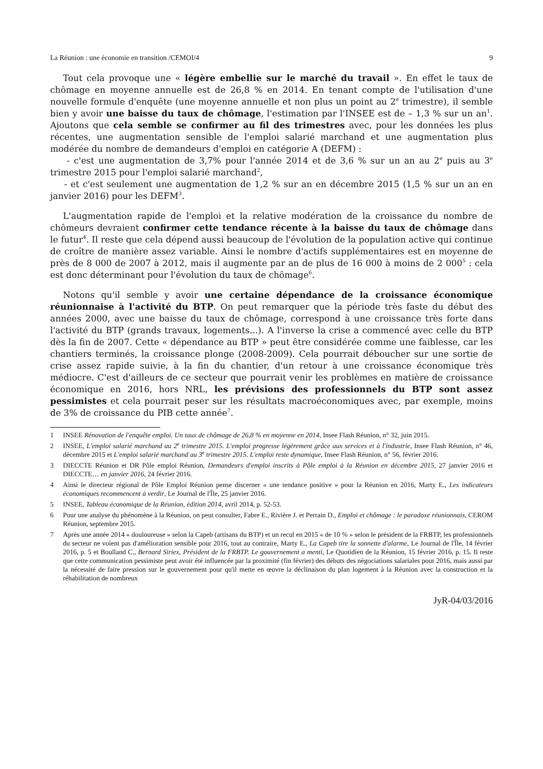La Réunion : une économie en transition /CEMOI/4 9
Tout cela provoque une « légère embellie sur le marché du travail ». En effet le taux de chômage en moyenne annuelle est de 26,8 % en 2014. En tenant compte de l'utilisation d'une nouvelle formule d'enquête (une moyenne annuelle et non plus un point au 2<sup>e</sup> trimestre), il semble bien y avoir une baisse du taux de chômage, l'estimation par l'INSEE est de – 1,3 % sur un an<sup>1</sup>. Ajoutons que cela semble se confirmer au fil des trimestres avec, pour les données les plus récentes, une augmentation sensible de l'emploi salarié marchand et une augmentation plus modérée du nombre de demandeurs d'emploi en catégorie A (DEFM) :
- c'est une augmentation de 3,7% pour l'année 2014 et de 3,6 % sur un an au 2<sup>e</sup> puis au 3<sup>e</sup> trimestre 2015 pour l'emploi salarié marchand<sup>2</sup>,
- et c'est seulement une augmentation de 1,2 % sur an en décembre 2015 (1,5 % sur un an en janvier 2016) pour les DEFM<sup>3</sup>.
L'augmentation rapide de l'emploi et la relative modération de la croissance du nombre de chômeurs devraient confirmer cette tendance récente à la baisse du taux de chômage dans le futur<sup>4</sup>. Il reste que cela dépend aussi beaucoup de l'évolution de la population active qui continue de croître de manière assez variable. Ainsi le nombre d'actifs supplémentaires est en moyenne de près de 8 000 de 2007 à 2012, mais il augmente par an de plus de 16 000 à moins de 2 000<sup>5</sup> : cela est donc déterminant pour l'évolution du taux de chômage<sup>6</sup>.
Notons qu'il semble y avoir une certaine dépendance de la croissance économique réunionnaise à l'activité du BTP. On peut remarquer que la période très faste du début des années 2000, avec une baisse du taux de chômage, correspond à une croissance très forte dans l'activité du BTP (grands travaux, logements...). A l'inverse la crise a commencé avec celle du BTP dès la fin de 2007. Cette « dépendance au BTP » peut être considérée comme une faiblesse, car les chantiers terminés, la croissance plonge (2008-2009). Cela pourrait déboucher sur une sortie de crise assez rapide suivie, à la fin du chantier, d'un retour à une croissance économique très médiocre. C'est d'ailleurs de ce secteur que pourrait venir les problèmes en matière de croissance économique en 2016, hors NRL, les prévisions des professionnels du BTP sont assez pessimistes et cela pourrait peser sur les résultats macroéconomiques avec, par exemple, moins de 3% de croissance du PIB cette année<sup>7</sup>.
1 INSEE Rénovation de l'enquête emploi. Un taux de chômage de 26,8 % en moyenne en 2014, Insee Flash Réunion, n° 32, juin 2015.
2 INSEE, L'emploi salarié marchand au 2<sup>e</sup> trimestre 2015. L'emploi progresse légèrement grâce aux services et à l'industrie, Insee Flash Réunion, n° 46, décembre 2015 et L'emploi salarié marchand au 3<sup>e</sup> trimestre 2015. L'emploi reste dynamique, Insee Flash Réunion, n° 56, février 2016.
3 DIECCTE Réunion et DR Pôle emploi Réunion, Demandeurs d'emploi inscrits à Pôle emploi à la Réunion en décembre 2015, 27 janvier 2016 et DIECCTE… en janvier 2016, 24 février 2016.
4 Ainsi le directeur régional de Pôle Emploi Réunion pense discerner « une tendance positive » pour la Réunion en 2016, Marty E., Les indicateurs économiques recommencent à verdir, Le Journal de l'Île, 25 janvier 2016.
5 INSEE, Tableau économique de la Réunion, édition 2014, avril 2014, p. 52-53.
6 Pour une analyse du phénomène à la Réunion, on peut consulter, Fabre E., Rivière J. et Perrain D., Emploi et chômage : le paradoxe réunionnais, CEROM Réunion, septembre 2015.
7 Après une année 2014 « douloureuse » selon la Capeb (artisans du BTP) et un recul en 2015 « de 10 % » selon le président de la FRBTP, les professionnels du secteur ne voient pas d'amélioration sensible pour 2016, tout au contraire, Marty E., La Capeb tire la sonnette d'alarme, Le Journal de l'Île, 14 février 2016, p. 5 et Boulland C., Bernard Siriex, Président de la FRBTP. Le gouvernement a menti, Le Quotidien de la Réunion, 15 février 2016, p. 15. Il reste que cette communication pessimiste peut avoir été influencée par la proximité (fin février) des débuts des négociations salariales pour 2016, mais aussi par la nécessité de faire pression sur le gouvernement pour qu'il mette en œuvre la déclinaison du plan logement à la Réunion avec la construction et la réhabilitation de nombreux
JyR-04/03/2016